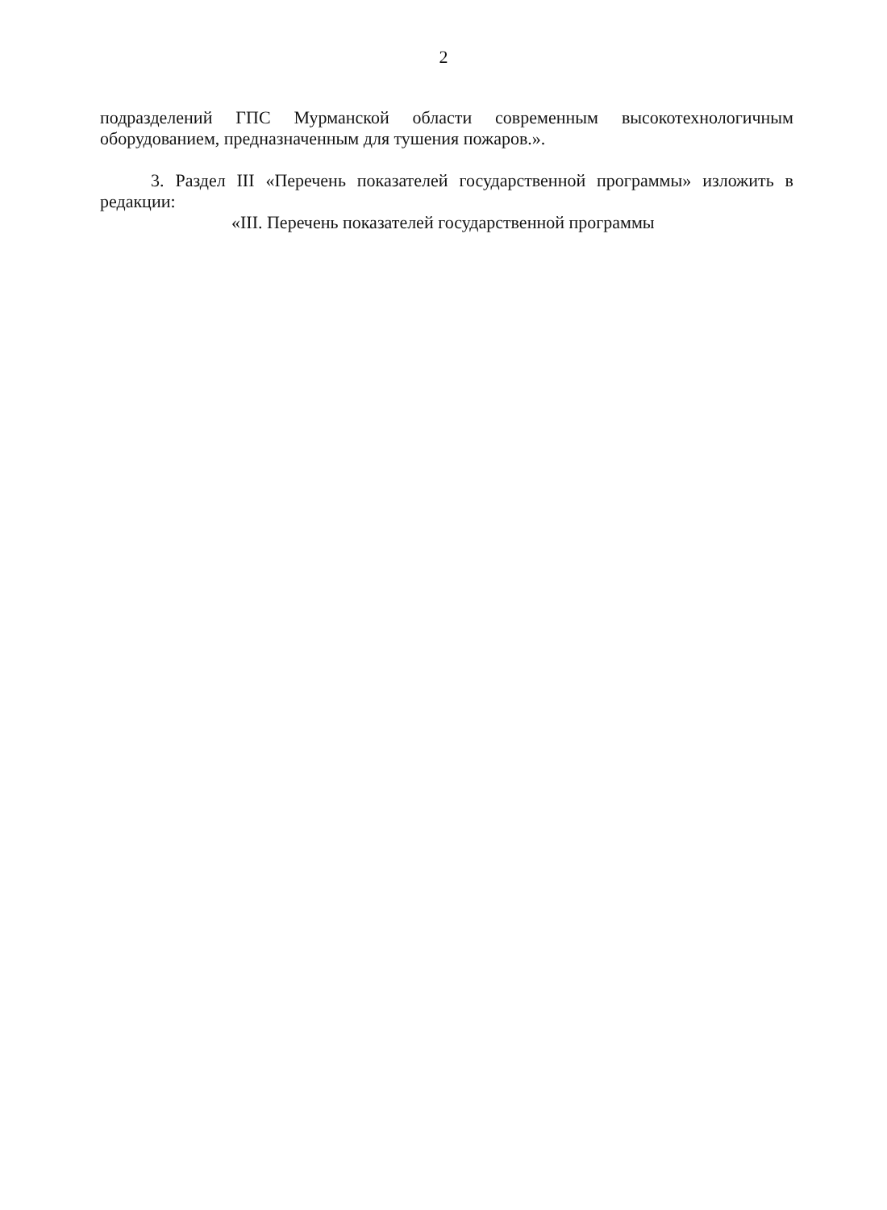2
подразделений ГПС Мурманской области современным высокотехнологичным оборудованием, предназначенным для тушения пожаров.».
3. Раздел III «Перечень показателей государственной программы» изложить в редакции:
«III. Перечень показателей государственной программы